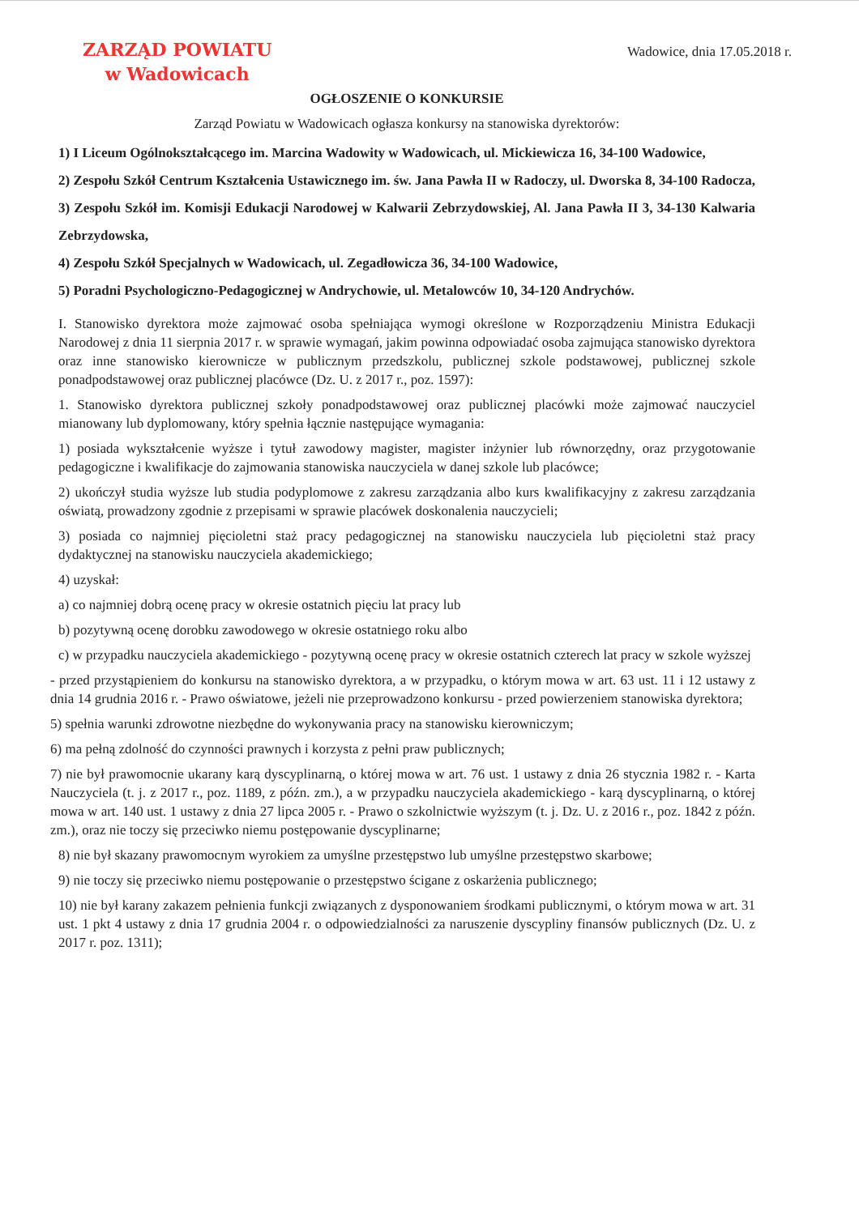ZARZĄD POWIATU
w Wadowicach
Wadowice, dnia 17.05.2018 r.
OGŁOSZENIE O KONKURSIE
Zarząd Powiatu w Wadowicach ogłasza konkursy na stanowiska dyrektorów:
1) I Liceum Ogólnokształcącego im. Marcina Wadowity w Wadowicach, ul. Mickiewicza 16, 34-100 Wadowice,
2) Zespołu Szkół Centrum Kształcenia Ustawicznego im. św. Jana Pawła II w Radoczy, ul. Dworska 8, 34-100 Radocza,
3) Zespołu Szkół im. Komisji Edukacji Narodowej w Kalwarii Zebrzydowskiej, Al. Jana Pawła II 3, 34-130 Kalwaria Zebrzydowska,
4) Zespołu Szkół Specjalnych w Wadowicach, ul. Zegadłowicza 36, 34-100 Wadowice,
5) Poradni Psychologiczno-Pedagogicznej w Andrychowie, ul. Metalowców 10, 34-120 Andrychów.
I. Stanowisko dyrektora może zajmować osoba spełniająca wymogi określone w Rozporządzeniu Ministra Edukacji Narodowej z dnia 11 sierpnia 2017 r. w sprawie wymagań, jakim powinna odpowiadać osoba zajmująca stanowisko dyrektora oraz inne stanowisko kierownicze w publicznym przedszkolu, publicznej szkole podstawowej, publicznej szkole ponadpodstawowej oraz publicznej placówce (Dz. U. z 2017 r., poz. 1597):
1. Stanowisko dyrektora publicznej szkoły ponadpodstawowej oraz publicznej placówki może zajmować nauczyciel mianowany lub dyplomowany, który spełnia łącznie następujące wymagania:
1) posiada wykształcenie wyższe i tytuł zawodowy magister, magister inżynier lub równorzędny, oraz przygotowanie pedagogiczne i kwalifikacje do zajmowania stanowiska nauczyciela w danej szkole lub placówce;
2) ukończył studia wyższe lub studia podyplomowe z zakresu zarządzania albo kurs kwalifikacyjny z zakresu zarządzania oświatą, prowadzony zgodnie z przepisami w sprawie placówek doskonalenia nauczycieli;
3) posiada co najmniej pięcioletni staż pracy pedagogicznej na stanowisku nauczyciela lub pięcioletni staż pracy dydaktycznej na stanowisku nauczyciela akademickiego;
4) uzyskał:
a) co najmniej dobrą ocenę pracy w okresie ostatnich pięciu lat pracy lub
b) pozytywną ocenę dorobku zawodowego w okresie ostatniego roku albo
c) w przypadku nauczyciela akademickiego - pozytywną ocenę pracy w okresie ostatnich czterech lat pracy w szkole wyższej
- przed przystąpieniem do konkursu na stanowisko dyrektora, a w przypadku, o którym mowa w art. 63 ust. 11 i 12 ustawy z dnia 14 grudnia 2016 r. - Prawo oświatowe, jeżeli nie przeprowadzono konkursu - przed powierzeniem stanowiska dyrektora;
5) spełnia warunki zdrowotne niezbędne do wykonywania pracy na stanowisku kierowniczym;
6) ma pełną zdolność do czynności prawnych i korzysta z pełni praw publicznych;
7) nie był prawomocnie ukarany karą dyscyplinarną, o której mowa w art. 76 ust. 1 ustawy z dnia 26 stycznia 1982 r. - Karta Nauczyciela (t. j. z 2017 r., poz. 1189, z późn. zm.), a w przypadku nauczyciela akademickiego - karą dyscyplinarną, o której mowa w art. 140 ust. 1 ustawy z dnia 27 lipca 2005 r. - Prawo o szkolnictwie wyższym (t. j. Dz. U. z 2016 r., poz. 1842 z późn. zm.), oraz nie toczy się przeciwko niemu postępowanie dyscyplinarne;
8) nie był skazany prawomocnym wyrokiem za umyślne przestępstwo lub umyślne przestępstwo skarbowe;
9) nie toczy się przeciwko niemu postępowanie o przestępstwo ścigane z oskarżenia publicznego;
10) nie był karany zakazem pełnienia funkcji związanych z dysponowaniem środkami publicznymi, o którym mowa w art. 31 ust. 1 pkt 4 ustawy z dnia 17 grudnia 2004 r. o odpowiedzialności za naruszenie dyscypliny finansów publicznych (Dz. U. z 2017 r. poz. 1311);